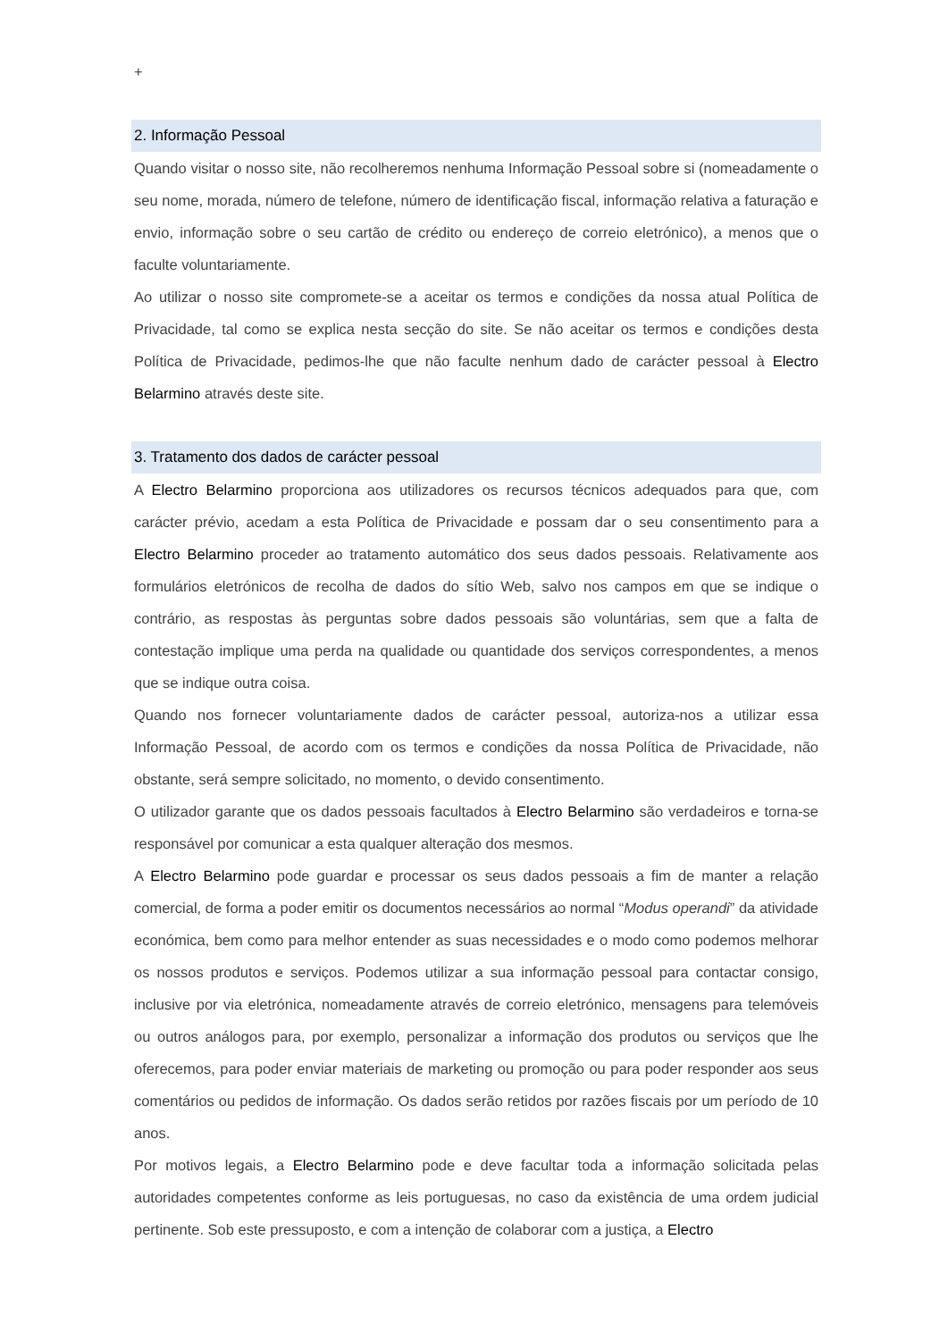+
2. Informação Pessoal
Quando visitar o nosso site, não recolheremos nenhuma Informação Pessoal sobre si (nomeadamente o seu nome, morada, número de telefone, número de identificação fiscal, informação relativa a faturação e envio, informação sobre o seu cartão de crédito ou endereço de correio eletrónico), a menos que o faculte voluntariamente.
Ao utilizar o nosso site compromete-se a aceitar os termos e condições da nossa atual Política de Privacidade, tal como se explica nesta secção do site. Se não aceitar os termos e condições desta Política de Privacidade, pedimos-lhe que não faculte nenhum dado de carácter pessoal à Electro Belarmino através deste site.
3. Tratamento dos dados de carácter pessoal
A Electro Belarmino proporciona aos utilizadores os recursos técnicos adequados para que, com carácter prévio, acedam a esta Política de Privacidade e possam dar o seu consentimento para a Electro Belarmino proceder ao tratamento automático dos seus dados pessoais. Relativamente aos formulários eletrónicos de recolha de dados do sítio Web, salvo nos campos em que se indique o contrário, as respostas às perguntas sobre dados pessoais são voluntárias, sem que a falta de contestação implique uma perda na qualidade ou quantidade dos serviços correspondentes, a menos que se indique outra coisa.
Quando nos fornecer voluntariamente dados de carácter pessoal, autoriza-nos a utilizar essa Informação Pessoal, de acordo com os termos e condições da nossa Política de Privacidade, não obstante, será sempre solicitado, no momento, o devido consentimento.
O utilizador garante que os dados pessoais facultados à Electro Belarmino são verdadeiros e torna-se responsável por comunicar a esta qualquer alteração dos mesmos.
A Electro Belarmino pode guardar e processar os seus dados pessoais a fim de manter a relação comercial, de forma a poder emitir os documentos necessários ao normal “Modus operandi” da atividade económica, bem como para melhor entender as suas necessidades e o modo como podemos melhorar os nossos produtos e serviços. Podemos utilizar a sua informação pessoal para contactar consigo, inclusive por via eletrónica, nomeadamente através de correio eletrónico, mensagens para telemóveis ou outros análogos para, por exemplo, personalizar a informação dos produtos ou serviços que lhe oferecemos, para poder enviar materiais de marketing ou promoção ou para poder responder aos seus comentários ou pedidos de informação. Os dados serão retidos por razões fiscais por um período de 10 anos.
Por motivos legais, a Electro Belarmino pode e deve facultar toda a informação solicitada pelas autoridades competentes conforme as leis portuguesas, no caso da existência de uma ordem judicial pertinente. Sob este pressuposto, e com a intenção de colaborar com a justiça, a Electro